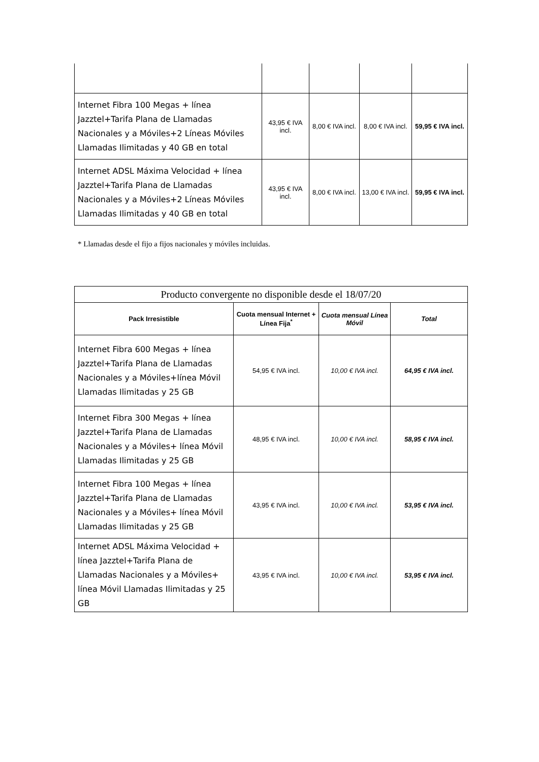| Internet Fibra 100 Megas + línea Jazztel+Tarifa Plana de Llamadas Nacionales y a Móviles+2 Líneas Móviles Llamadas Ilimitadas y 40 GB en total | 43,95 € IVA incl. | 8,00 € IVA incl. | 8,00 € IVA incl. | 59,95 € IVA incl. |
| Internet ADSL Máxima Velocidad + línea Jazztel+Tarifa Plana de Llamadas Nacionales y a Móviles+2 Líneas Móviles Llamadas Ilimitadas y 40 GB en total | 43,95 € IVA incl. | 8,00 € IVA incl. | 13,00 € IVA incl. | 59,95 € IVA incl. |
* Llamadas desde el fijo a fijos nacionales y móviles incluidas.
| Producto convergente no disponible desde el 18/07/20 | | | |
| Pack Irresistible | Cuota mensual Internet + Línea Fija<sup>*</sup> | Cuota mensual Línea Móvil | Total |
| Internet Fibra 600 Megas + línea Jazztel+Tarifa Plana de Llamadas Nacionales y a Móviles+línea Móvil Llamadas Ilimitadas y 25 GB | 54,95 € IVA incl. | 10,00 € IVA incl. | 64,95 € IVA incl. |
| Internet Fibra 300 Megas + línea Jazztel+Tarifa Plana de Llamadas Nacionales y a Móviles+ línea Móvil Llamadas Ilimitadas y 25 GB | 48,95 € IVA incl. | 10,00 € IVA incl. | 58,95 € IVA incl. |
| Internet Fibra 100 Megas + línea Jazztel+Tarifa Plana de Llamadas Nacionales y a Móviles+ línea Móvil Llamadas Ilimitadas y 25 GB | 43,95 € IVA incl. | 10,00 € IVA incl. | 53,95 € IVA incl. |
| Internet ADSL Máxima Velocidad + línea Jazztel+Tarifa Plana de Llamadas Nacionales y a Móviles+ línea Móvil Llamadas Ilimitadas y 25 GB | 43,95 € IVA incl. | 10,00 € IVA incl. | 53,95 € IVA incl. |